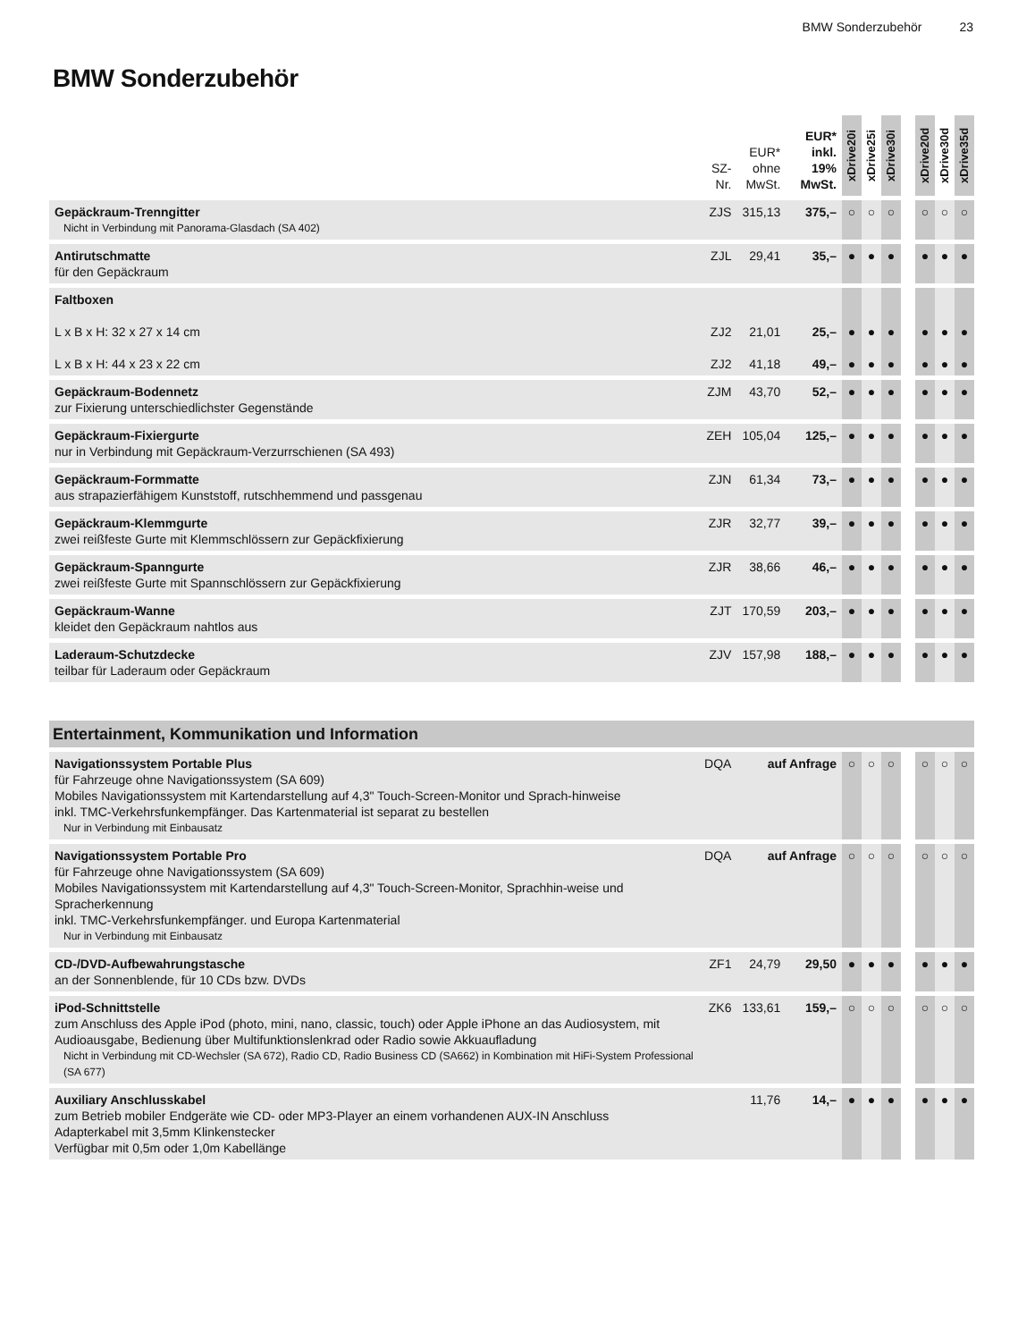BMW Sonderzubehör 23
BMW Sonderzubehör
| | SZ- Nr. | EUR* ohne MwSt. | EUR* inkl. 19% MwSt. | xDrive20i | xDrive25i | xDrive30i | | xDrive20d | xDrive30d | xDrive35d |
| --- | --- | --- | --- | --- | --- | --- | --- | --- | --- | --- |
| Gepäckraum-Trenngitter Nicht in Verbindung mit Panorama-Glasdach (SA 402) | ZJS | 315,13 | 375,– | ○ | ○ | ○ | | ○ | ○ | ○ |
| Antirutschmatte für den Gepäckraum | ZJL | 29,41 | 35,– | ● | ● | ● | | ● | ● | ● |
| Faltboxen L x B x H: 32 x 27 x 14 cm L x B x H: 44 x 23 x 22 cm | ZJ2 ZJ2 | 21,01 41,18 | 25,– 49,– | ● ● | ● ● | ● ● | | ● ● | ● ● | ● ● |
| Gepäckraum-Bodennetz zur Fixierung unterschiedlichster Gegenstände | ZJM | 43,70 | 52,– | ● | ● | ● | | ● | ● | ● |
| Gepäckraum-Fixiergurte nur in Verbindung mit Gepäckraum-Verzurrschienen (SA 493) | ZEH | 105,04 | 125,– | ● | ● | ● | | ● | ● | ● |
| Gepäckraum-Formmatte aus strapazierfähigem Kunststoff, rutschhemmend und passgenau | ZJN | 61,34 | 73,– | ● | ● | ● | | ● | ● | ● |
| Gepäckraum-Klemmgurte zwei reißfeste Gurte mit Klemmschlössern zur Gepäckfixierung | ZJR | 32,77 | 39,– | ● | ● | ● | | ● | ● | ● |
| Gepäckraum-Spanngurte zwei reißfeste Gurte mit Spannschlössern zur Gepäckfixierung | ZJR | 38,66 | 46,– | ● | ● | ● | | ● | ● | ● |
| Gepäckraum-Wanne kleidet den Gepäckraum nahtlos aus | ZJT | 170,59 | 203,– | ● | ● | ● | | ● | ● | ● |
| Laderaum-Schutzdecke teilbar für Laderaum oder Gepäckraum | ZJV | 157,98 | 188,– | ● | ● | ● | | ● | ● | ● |
| Entertainment, Kommunikation und Information | | | | | | | | | | |
| Navigationssystem Portable Plus für Fahrzeuge ohne Navigationssystem (SA 609) Mobiles Navigationssystem mit Kartendarstellung auf 4,3" Touch-Screen-Monitor und Sprach-hinweise inkl. TMC-Verkehrsfunkempfänger. Das Kartenmaterial ist separat zu bestellen Nur in Verbindung mit Einbausatz | DQA | auf Anfrage | | ○ | ○ | ○ | | ○ | ○ | ○ |
| Navigationssystem Portable Pro für Fahrzeuge ohne Navigationssystem (SA 609) Mobiles Navigationssystem mit Kartendarstellung auf 4,3" Touch-Screen-Monitor, Sprachhin-weise und Spracherkennung inkl. TMC-Verkehrsfunkempfänger. und Europa Kartenmaterial Nur in Verbindung mit Einbausatz | DQA | auf Anfrage | | ○ | ○ | ○ | | ○ | ○ | ○ |
| CD-/DVD-Aufbewahrungstasche an der Sonnenblende, für 10 CDs bzw. DVDs | ZF1 | 24,79 | 29,50 | ● | ● | ● | | ● | ● | ● |
| iPod-Schnittstelle zum Anschluss des Apple iPod (photo, mini, nano, classic, touch) oder Apple iPhone an das Audiosystem, mit Audioausgabe, Bedienung über Multifunktionslenkrad oder Radio sowie Akkuaufladung Nicht in Verbindung mit CD-Wechsler (SA 672), Radio CD, Radio Business CD (SA662) in Kombination mit HiFi-System Professional (SA 677) | ZK6 | 133,61 | 159,– | ○ | ○ | ○ | | ○ | ○ | ○ |
| Auxiliary Anschlusskabel zum Betrieb mobiler Endgeräte wie CD- oder MP3-Player an einem vorhandenen AUX-IN Anschluss Adapterkabel mit 3,5mm Klinkenstecker Verfügbar mit 0,5m oder 1,0m Kabellänge | | 11,76 | 14,– | ● | ● | ● | | ● | ● | ● |